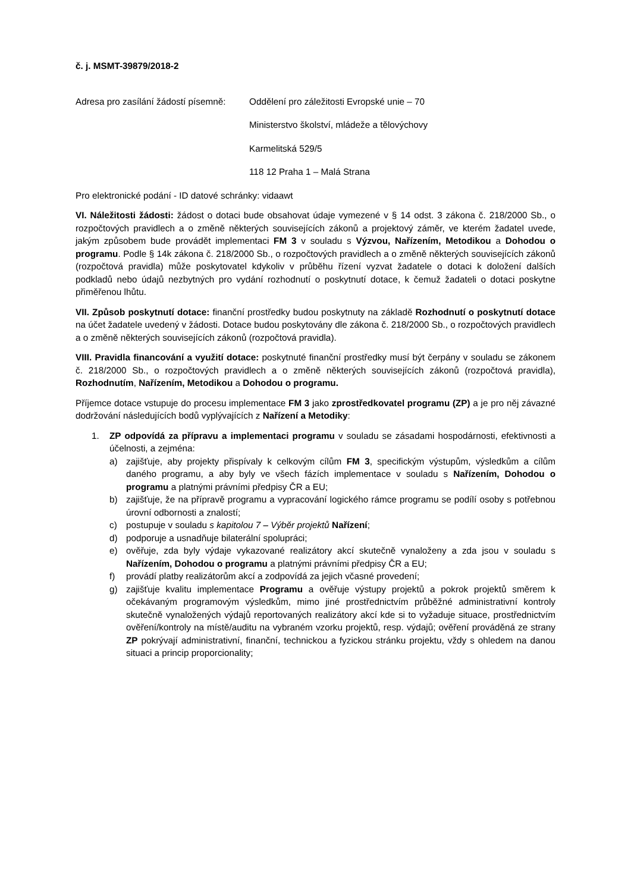č. j. MSMT-39879/2018-2
Adresa pro zasílání žádostí písemně:
Oddělení pro záležitosti Evropské unie – 70
Ministerstvo školství, mládeže a tělovýchovy
Karmelitská 529/5
118 12 Praha 1 – Malá Strana
Pro elektronické podání - ID datové schránky: vidaawt
VI. Náležitosti žádosti: žádost o dotaci bude obsahovat údaje vymezené v § 14 odst. 3 zákona č. 218/2000 Sb., o rozpočtových pravidlech a o změně některých souvisejících zákonů a projektový záměr, ve kterém žadatel uvede, jakým způsobem bude provádět implementaci FM 3 v souladu s Výzvou, Nařízením, Metodikou a Dohodou o programu. Podle § 14k zákona č. 218/2000 Sb., o rozpočtových pravidlech a o změně některých souvisejících zákonů (rozpočtová pravidla) může poskytovatel kdykoliv v průběhu řízení vyzvat žadatele o dotaci k doložení dalších podkladů nebo údajů nezbytných pro vydání rozhodnutí o poskytnutí dotace, k čemuž žadateli o dotaci poskytne přiměřenou lhůtu.
VII. Způsob poskytnutí dotace: finanční prostředky budou poskytnuty na základě Rozhodnutí o poskytnutí dotace na účet žadatele uvedený v žádosti. Dotace budou poskytovány dle zákona č. 218/2000 Sb., o rozpočtových pravidlech a o změně některých souvisejících zákonů (rozpočtová pravidla).
VIII. Pravidla financování a využití dotace: poskytnuté finanční prostředky musí být čerpány v souladu se zákonem č. 218/2000 Sb., o rozpočtových pravidlech a o změně některých souvisejících zákonů (rozpočtová pravidla), Rozhodnutím, Nařízením, Metodikou a Dohodou o programu.
Příjemce dotace vstupuje do procesu implementace FM 3 jako zprostředkovatel programu (ZP) a je pro něj závazné dodržování následujících bodů vyplývajících z Nařízení a Metodiky:
1. ZP odpovídá za přípravu a implementaci programu v souladu se zásadami hospodárnosti, efektivnosti a účelnosti, a zejména:
a) zajišťuje, aby projekty přispívaly k celkovým cílům FM 3, specifickým výstupům, výsledkům a cílům daného programu, a aby byly ve všech fázích implementace v souladu s Nařízením, Dohodou o programu a platnými právními předpisy ČR a EU;
b) zajišťuje, že na přípravě programu a vypracování logického rámce programu se podílí osoby s potřebnou úrovní odbornosti a znalostí;
c) postupuje v souladu s kapitolou 7 – Výběr projektů Nařízení;
d) podporuje a usnadňuje bilaterální spolupráci;
e) ověřuje, zda byly výdaje vykazované realizátory akcí skutečně vynaloženy a zda jsou v souladu s Nařízením, Dohodou o programu a platnými právními předpisy ČR a EU;
f) provádí platby realizátorům akcí a zodpovídá za jejich včasné provedení;
g) zajišťuje kvalitu implementace Programu a ověřuje výstupy projektů a pokrok projektů směrem k očekávaným programovým výsledkům, mimo jiné prostřednictvím průběžné administrativní kontroly skutečně vynaložených výdajů reportovaných realizátory akcí kde si to vyžaduje situace, prostřednictvím ověření/kontroly na místě/auditu na vybraném vzorku projektů, resp. výdajů; ověření prováděná ze strany ZP pokrývají administrativní, finanční, technickou a fyzickou stránku projektu, vždy s ohledem na danou situaci a princip proporcionality;